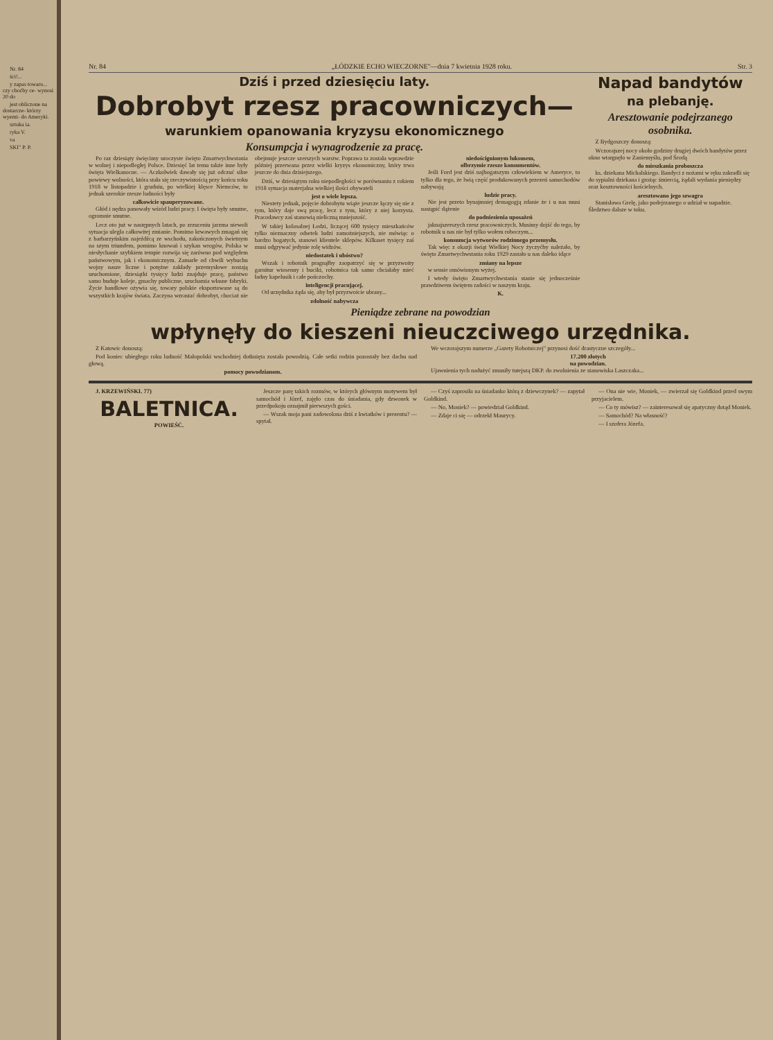Nr. 84
ści!...
y zapas towaru... czy choćby ce- wynosi 20 do
jest obliczone na dostarcze- którzy wyemi- do Ameryki.
sztuka ia.
ryka V.
va
SKI" P. P.
Nr. 84 „ŁÓDZKIE ECHO WIECZORNE"—dnia 7 kwietnia 1928 roku. Str. 3
Dziś i przed dziesięciu laty.
Dobrobyt rzesz pracowniczych—
warunkiem opanowania kryzysu ekonomicznego
Konsumpcja i wynagrodzenie za pracę.
Po raz dziesiąty święcimy uroczyste święto Zmartwychwstania w wolnej i niepodległej Polsce. Dziesięć lat temu także inne były święta Wielkanocne. — Aczkolwiek dawały się już odczuć silne powiewy wolności, która stała się rzeczywistością przy końcu roku 1918 w listopadzie i grudniu, po wielkiej klęsce Niemców, to jednak szerokie rzesze ludności były
całkowicie spauperyzowane.
Głód i nędza panowały wśród ludzi pracy. I święta były smutne, ogromnie smutne.
Lecz oto już w następnych latach, po zrzuceniu jarzma niewoli sytuacja uległa całkowitej zmianie. Pomimo krwawych zmagań się z barbarzyńskim najeźdźcą ze wschodu, zakończonych świetnym na szym triumfem, pomimo knowań i szykan wrogów, Polska w niesłychanie szybkiem tempie rozwija się zarówno pod względem państwowym, jak i ekonomicznym. Zamarłe od chwili wybuchu wojny nasze liczne i potężne zakłady przemysłowe zostają uruchomione, dziesiątki tysięcy ludzi znajduje pracę, państwo samo buduje koleje, gmachy publiczne, uruchamia własne fabryki. Życie handlowe ożywia się, towary polskie eksportowane są do wszystkich krajów świata. Zaczyna wzrastać dobrobyt, chociaż nie obejmuje jeszcze szerszych warstw. Poprawa ta została wprawdzie później przerwana przez wielki kryzys ekonomiczny, który trwa jeszcze do dnia dzisiejszego.
Dziś, w dziesiątym roku niepodległości w porównaniu z rokiem 1918 sytuacja materjalna wielkiej ilości obywateli
jest o wiele lepsza.
Niestety jednak, pojęcie dobrobytu wiąże jeszcze łączy się nie z tym, który daje swą pracę, lecz z tym, który z niej korzysta. Pracodawcy zaś stanowią nieliczną mniejszość.
W takiej kolosalnej Łodzi, liczącej 600 tysięcy mieszkańców tylko nieznaczny odsetek ludzi zamożniejszych, nie mówiąc o bardzo bogatych, stanowi klientele sklepów. Kilkaset tysięcy zaś musi odgrywać jedynie rolę widzów.
niedostatek i ubóstwo?
Wszak i robotnik pragnąłby zaopatrzyć się w przyzwoity garnitur wiosenny i buciki, robotnica tak samo chciałaby mieć ładny kapelusik i całe pończochy.
inteligencji pracującej.
Od urzędnika żąda się, aby był przyzwoicie ubrany...
zdolność nabywcza
niedoścignionym luksusem,
olbrzymie rzesze konsumentów.
Jeśli Ford jest dziś najbogatszym człowiekiem w Ameryce, to tylko dla tego, że lwią część produkowanych przezeń samochodów nabywają
ludzie pracy.
Nie jest przeto bynajmniej demagogją zdanie że i u nas musi nastąpić dążenie
do podniesienia uposażeń
jaknajszerszych rzesz pracowniczych. Musimy dojść do tego, by robotnik u nas nie był tylko wołem roboczym...
konsumcja wytworów rodzinnego przemysłu.
Tak więc z okazji świąt Wielkiej Nocy życzyćby należało, by święto Zmartwychwstania roku 1929 zastało u nas daleko idące
zmiany na lepsze
w sensie omówionym wyżej.
I wtedy święto Zmartwychwstania stanie się jednocześnie prawdziwem świętem radości w naszym kraju.
K.
Napad bandytów
na plebanję.
Aresztowanie podejrzanego osobnika.
Z Bydgoszczy donoszą:
Wczorajszej nocy około godziny drugiej dwóch bandytów przez okno wtargnęło w Zaniemyślu, pod Środą
do mieszkania proboszcza
ks. dziekana Michalskiego. Bandyci z nożami w ręku zakradli się do sypialni dziekana i grożąc śmiercią, żądali wydania pieniędzy oraz kosztowności kościelnych.
aresztowano jego szwagra
Stanisława Grelę, jako podejrzanego o udział w napadzie. Śledztwo dalsze w toku.
Pieniądze zebrane na powodzian
wpłynęły do kieszeni nieuczciwego urzędnika.
Z Katowic donoszą:
Pod koniec ubiegłego roku ludność Małopolski wschodniej dotknięta została powodzią. Całe setki rodzin pozostały bez dachu nad głową.
pomocy powodzianom.
We wczorajszym numerze „Gazety Robotniczej" przynosi dość drastyczne szczegóły...
17.200 złotych
na powodzian.
Ujawnienia tych nadużyć zmusiły tutejszą DKP. do zwolnienia ze stanowiska Laszczaka...
J. KRZEWIŃSKI. 77)
BALETNICA.
POWIEŚĆ.
Jeszcze parę takich rozmów, w których głównym motywem był samochód i Józef, zajęło czas do śniadania, gdy dzwonek w przedpokoju oznajmił pierwszych gości.
— Wszak moja pani zadowolona dziś z kwiatków i prezentu? — spytał.
— Czyś zaprosiła na śniadanko którą z dziewczynek? — zapytał Goldkind.
— No, Moniek? — powiedział Goldkind.
— Zdaje ci się — odrzekł Maurycy.
— Ona nie wie, Moniek, — zwierzał się Goldkind przed swym przyjacielem.
— Co ty mówisz? — zainteresował się apatyczny dotąd Moniek.
— Samochód? Na własność?
— I szofera Józefa.